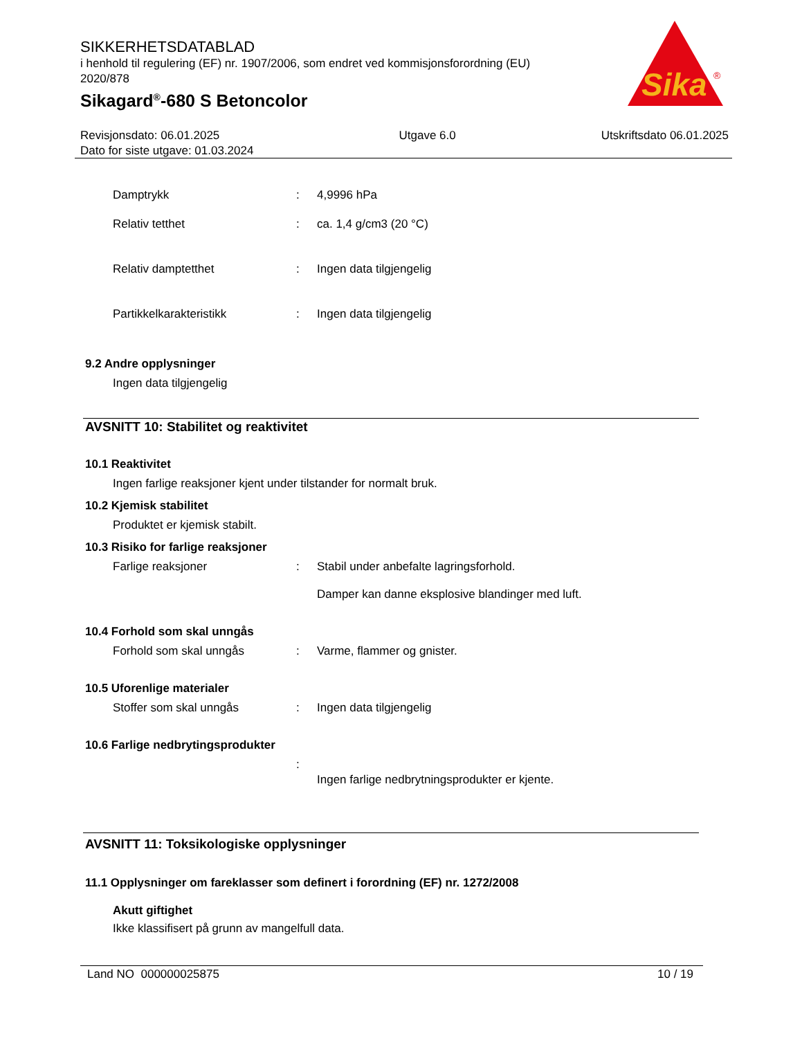SIKKERHETSDATABLAD
i henhold til regulering (EF) nr. 1907/2006, som endret ved kommisjonsforordning (EU) 2020/878
Sikagard<sup>®</sup>-680 S Betoncolor
Sika
®
Revisjonsdato: 06.01.2025
Dato for siste utgave: 01.03.2024
Utgave 6.0 Utskriftsdato 06.01.2025
Damptrykk : 4,9996 hPa
Relativ tetthet : ca. 1,4 g/cm3 (20 °C)
Relativ damptetthet : Ingen data tilgjengelig
Partikkelkarakteristikk : Ingen data tilgjengelig
9.2 Andre opplysninger
Ingen data tilgjengelig
AVSNITT 10: Stabilitet og reaktivitet
10.1 Reaktivitet
Ingen farlige reaksjoner kjent under tilstander for normalt bruk.
10.2 Kjemisk stabilitet
Produktet er kjemisk stabilt.
10.3 Risiko for farlige reaksjoner
Farlige reaksjoner : Stabil under anbefalte lagringsforhold.
Damper kan danne eksplosive blandinger med luft.
10.4 Forhold som skal unngås
Forhold som skal unngås : Varme, flammer og gnister.
10.5 Uforenlige materialer
Stoffer som skal unngås : Ingen data tilgjengelig
10.6 Farlige nedbrytingsprodukter
:
Ingen farlige nedbrytningsprodukter er kjente.
AVSNITT 11: Toksikologiske opplysninger
11.1 Opplysninger om fareklasser som definert i forordning (EF) nr. 1272/2008
Akutt giftighet
Ikke klassifisert på grunn av mangelfull data.
Land NO 000000025875 10 / 19